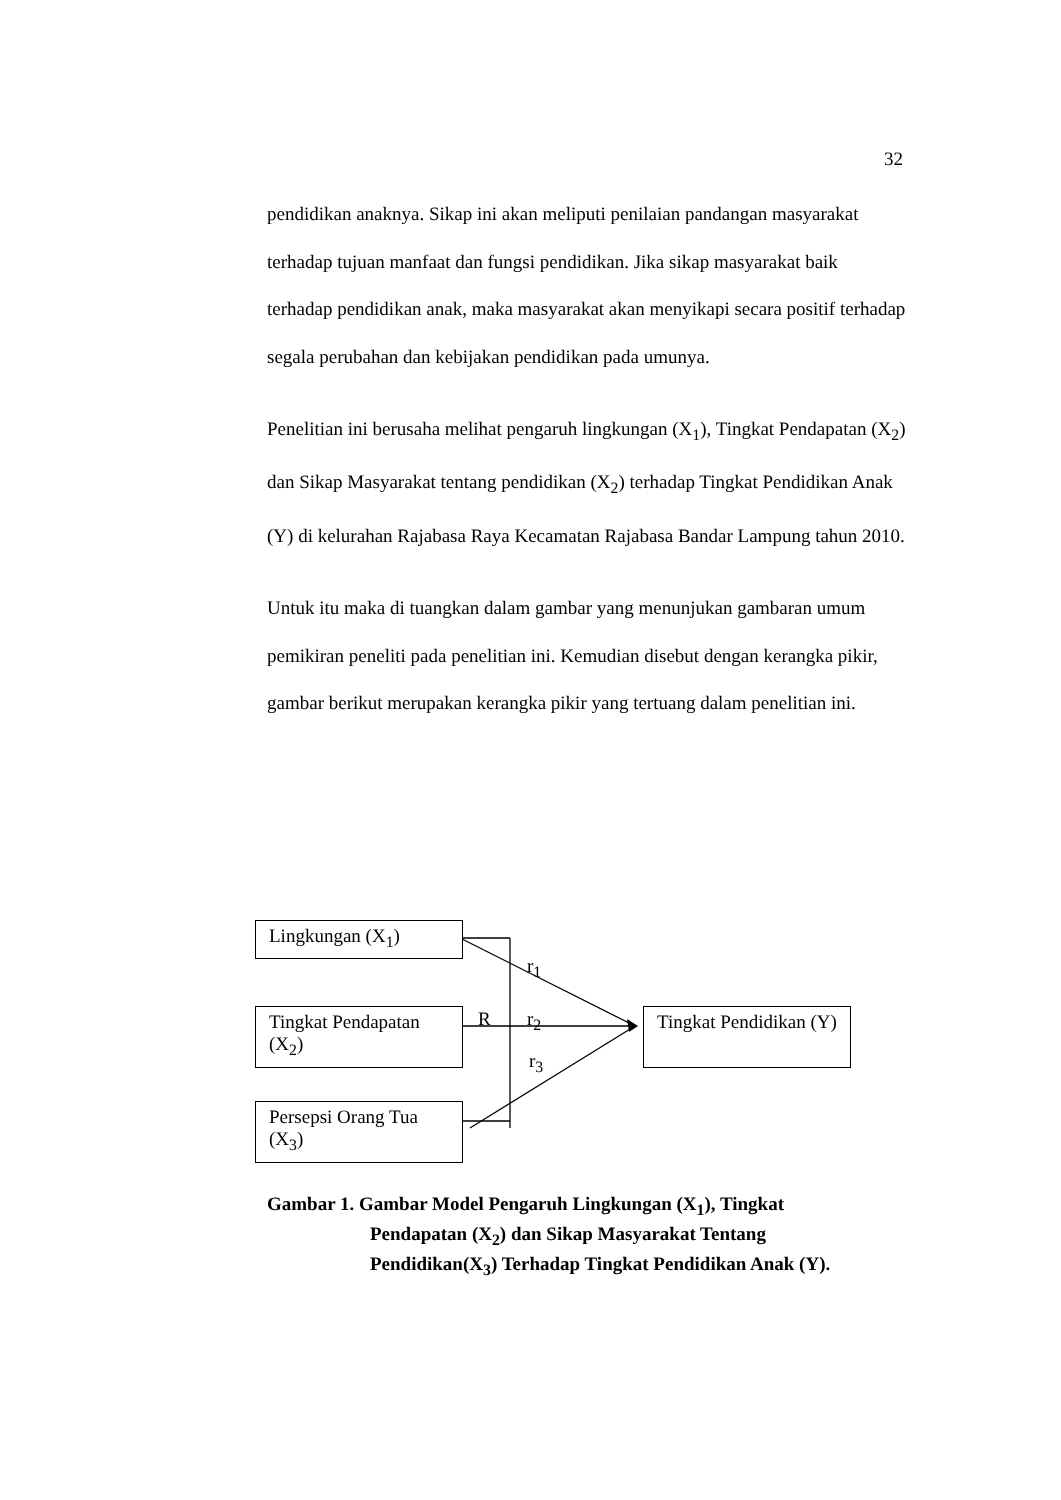32
pendidikan anaknya. Sikap ini akan meliputi penilaian pandangan masyarakat terhadap tujuan manfaat dan fungsi pendidikan. Jika sikap masyarakat baik terhadap pendidikan anak, maka masyarakat akan menyikapi secara positif terhadap segala perubahan dan kebijakan pendidikan pada umunya.
Penelitian ini berusaha melihat pengaruh lingkungan (X<sub>1</sub>), Tingkat Pendapatan (X<sub>2</sub>) dan Sikap Masyarakat tentang pendidikan (X<sub>2</sub>) terhadap Tingkat Pendidikan Anak (Y) di kelurahan Rajabasa Raya Kecamatan Rajabasa Bandar Lampung tahun 2010.
Untuk itu maka di tuangkan dalam gambar yang menunjukan gambaran umum pemikiran peneliti pada penelitian ini. Kemudian disebut dengan kerangka pikir, gambar berikut merupakan kerangka pikir yang tertuang dalam penelitian ini.
Lingkungan (X<sub>1</sub>)
Tingkat Pendapatan (X<sub>2</sub>)
Persepsi Orang Tua (X<sub>3</sub>)
Tingkat Pendidikan (Y)
R
r<sub>1</sub>
r<sub>2</sub>
r<sub>3</sub>
Gambar 1. Gambar Model Pengaruh Lingkungan (X<sub>1</sub>), Tingkat
Pendapatan (X<sub>2</sub>) dan Sikap Masyarakat Tentang
Pendidikan(X<sub>3</sub>) Terhadap Tingkat Pendidikan Anak (Y).